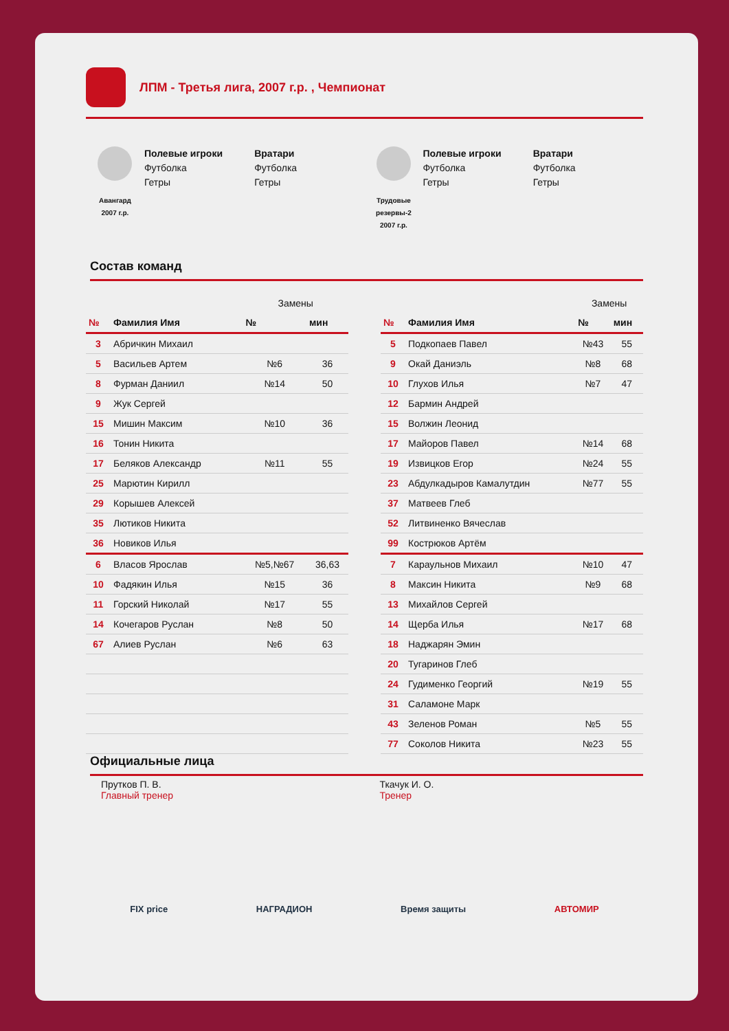ЛПМ - Третья лига, 2007 г.р. , Чемпионат
Авангард
2007 г.р.
Полевые игроки
Футболка
Гетры
Вратари
Футболка
Гетры
Трудовые
резервы-2
2007 г.р.
Полевые игроки
Футболка
Гетры
Вратари
Футболка
Гетры
Состав команд
| | | Замены | |
| № | Фамилия Имя | № | мин |
| 3 | Абричкин Михаил | | |
| 5 | Васильев Артем | №6 | 36 |
| 8 | Фурман Даниил | №14 | 50 |
| 9 | Жук Сергей | | |
| 15 | Мишин Максим | №10 | 36 |
| 16 | Тонин Никита | | |
| 17 | Беляков Александр | №11 | 55 |
| 25 | Марютин Кирилл | | |
| 29 | Корышев Алексей | | |
| 35 | Лютиков Никита | | |
| 36 | Новиков Илья | | |
| 6 | Власов Ярослав | №5,№67 | 36,63 |
| 10 | Фадякин Илья | №15 | 36 |
| 11 | Горский Николай | №17 | 55 |
| 14 | Кочегаров Руслан | №8 | 50 |
| 67 | Алиев Руслан | №6 | 63 |
| | | Замены | |
| № | Фамилия Имя | № | мин |
| 5 | Подкопаев Павел | №43 | 55 |
| 9 | Окай Даниэль | №8 | 68 |
| 10 | Глухов Илья | №7 | 47 |
| 12 | Бармин Андрей | | |
| 15 | Волжин Леонид | | |
| 17 | Майоров Павел | №14 | 68 |
| 19 | Извицков Егор | №24 | 55 |
| 23 | Абдулкадыров Камалутдин | №77 | 55 |
| 37 | Матвеев Глеб | | |
| 52 | Литвиненко Вячеслав | | |
| 99 | Кострюков Артём | | |
| 7 | Караульнов Михаил | №10 | 47 |
| 8 | Максин Никита | №9 | 68 |
| 13 | Михайлов Сергей | | |
| 14 | Щерба Илья | №17 | 68 |
| 18 | Наджарян Эмин | | |
| 20 | Тугаринов Глеб | | |
| 24 | Гудименко Георгий | №19 | 55 |
| 31 | Саламоне Марк | | |
| 43 | Зеленов Роман | №5 | 55 |
| 77 | Соколов Никита | №23 | 55 |
Официальные лица
Прутков П. В.
Главный тренер
Ткачук И. О.
Тренер
FIX price НАГРАДИОН Время защиты АВТОМИР